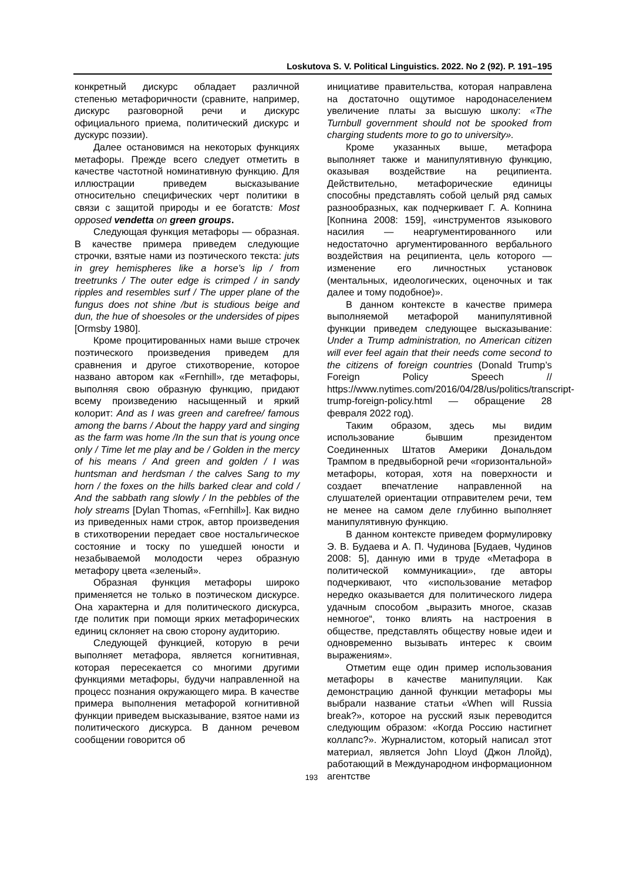Loskutova S. V. Political Linguistics. 2022. No 2 (92). P. 191–195
конкретный дискурс обладает различной степенью метафоричности (сравните, например, дискурс разговорной речи и дискурс официального приема, политический дискурс и дускурс поэзии).
Далее остановимся на некоторых функциях метафоры. Прежде всего следует отметить в качестве частотной номинативную функцию. Для иллюстрации приведем высказывание относительно специфических черт политики в связи с защитой природы и ее богатств: Most opposed vendetta on green groups.
Следующая функция метафоры — образная. В качестве примера приведем следующие строчки, взятые нами из поэтического текста: juts in grey hemispheres like a horse’s lip / from treetrunks / The outer edge is crimped / in sandy ripples and resembles surf / The upper plane of the fungus does not shine /but is studious beige and dun, the hue of shoesoles or the undersides of pipes [Ormsby 1980].
Кроме процитированных нами выше строчек поэтического произведения приведем для сравнения и другое стихотворение, которое названо автором как «Fernhill», где метафоры, выполняя свою образную функцию, придают всему произведению насыщенный и яркий колорит: And as I was green and carefree/ famous among the barns / About the happy yard and singing as the farm was home /In the sun that is young once only / Time let me play and be / Golden in the mercy of his means / And green and golden / I was huntsman and herdsman / the calves Sang to my horn / the foxes on the hills barked clear and cold / And the sabbath rang slowly / In the pebbles of the holy streams [Dylan Thomas, «Fernhill»]. Как видно из приведенных нами строк, автор произведения в стихотворении передает свое ностальгическое состояние и тоску по ушедшей юности и незабываемой молодости через образную метафору цвета «зеленый».
Образная функция метафоры широко применяется не только в поэтическом дискурсе. Она характерна и для политического дискурса, где политик при помощи ярких метафорических единиц склоняет на свою сторону аудиторию.
Следующей функцией, которую в речи выполняет метафора, является когнитивная, которая пересекается со многими другими функциями метафоры, будучи направленной на процесс познания окружающего мира. В качестве примера выполнения метафорой когнитивной функции приведем высказывание, взятое нами из политического дискурса. В данном речевом сообщении говорится об
инициативе правительства, которая направлена на достаточно ощутимое народонаселением увеличение платы за высшую школу: «The Turnbull government should not be spooked from charging students more to go to university».
Кроме указанных выше, метафора выполняет также и манипулятивную функцию, оказывая воздействие на реципиента. Действительно, метафорические единицы способны представлять собой целый ряд самых разнообразных, как подчеркивает Г. А. Копнина [Копнина 2008: 159], «инструментов языкового насилия — неаргументированного или недостаточно аргументированного вербального воздействия на реципиента, цель которого — изменение его личностных установок (ментальных, идеологических, оценочных и так далее и тому подобное)».
В данном контексте в качестве примера выполняемой метафорой манипулятивной функции приведем следующее высказывание: Under a Trump administration, no American citizen will ever feel again that their needs come second to the citizens of foreign countries (Donald Trump’s Foreign Policy Speech // https://www.nytimes.com/2016/04/28/us/politics/transcript-trump-foreign-policy.html — обращение 28 февраля 2022 год).
Таким образом, здесь мы видим использование бывшим президентом Соединенных Штатов Америки Дональдом Трампом в предвыборной речи «горизонтальной» метафоры, которая, хотя на поверхности и создает впечатление направленной на слушателей ориентации отправителем речи, тем не менее на самом деле глубинно выполняет манипулятивную функцию.
В данном контексте приведем формулировку Э. В. Будаева и А. П. Чудинова [Будаев, Чудинов 2008: 5], данную ими в труде «Метафора в политической коммуникации», где авторы подчеркивают, что «использование метафор нередко оказывается для политического лидера удачным способом „выразить многое, сказав немногое“, тонко влиять на настроения в обществе, представлять обществу новые идеи и одновременно вызывать интерес к своим выражениям».
Отметим еще один пример использования метафоры в качестве манипуляции. Как демонстрацию данной функции метафоры мы выбрали название статьи «When will Russia break?», которое на русский язык переводится следующим образом: «Когда Россию настигнет коллапс?». Журналистом, который написал этот материал, является John Lloyd (Джон Ллойд), работающий в Международном информационном агентстве
193